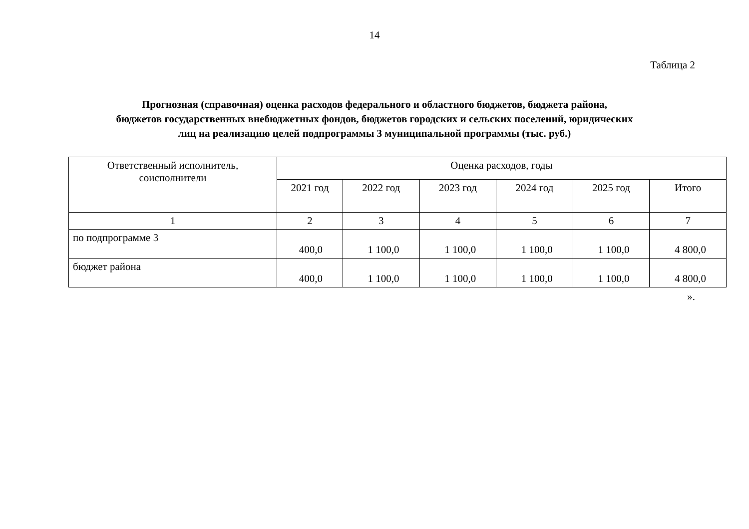14
Таблица 2
Прогнозная (справочная) оценка расходов федерального и областного бюджетов, бюджета района,
бюджетов государственных внебюджетных фондов, бюджетов городских и сельских поселений, юридических
лиц на реализацию целей подпрограммы 3 муниципальной программы (тыс. руб.)
| Ответственный исполнитель, соисполнители | Оценка расходов, годы | | | | | |
| --- | --- | --- | --- | --- | --- | --- |
| | 2021 год | 2022 год | 2023 год | 2024 год | 2025 год | Итого |
| 1 | 2 | 3 | 4 | 5 | 6 | 7 |
| по подпрограмме 3 | 400,0 | 1 100,0 | 1 100,0 | 1 100,0 | 1 100,0 | 4 800,0 |
| бюджет района | 400,0 | 1 100,0 | 1 100,0 | 1 100,0 | 1 100,0 | 4 800,0 |
».